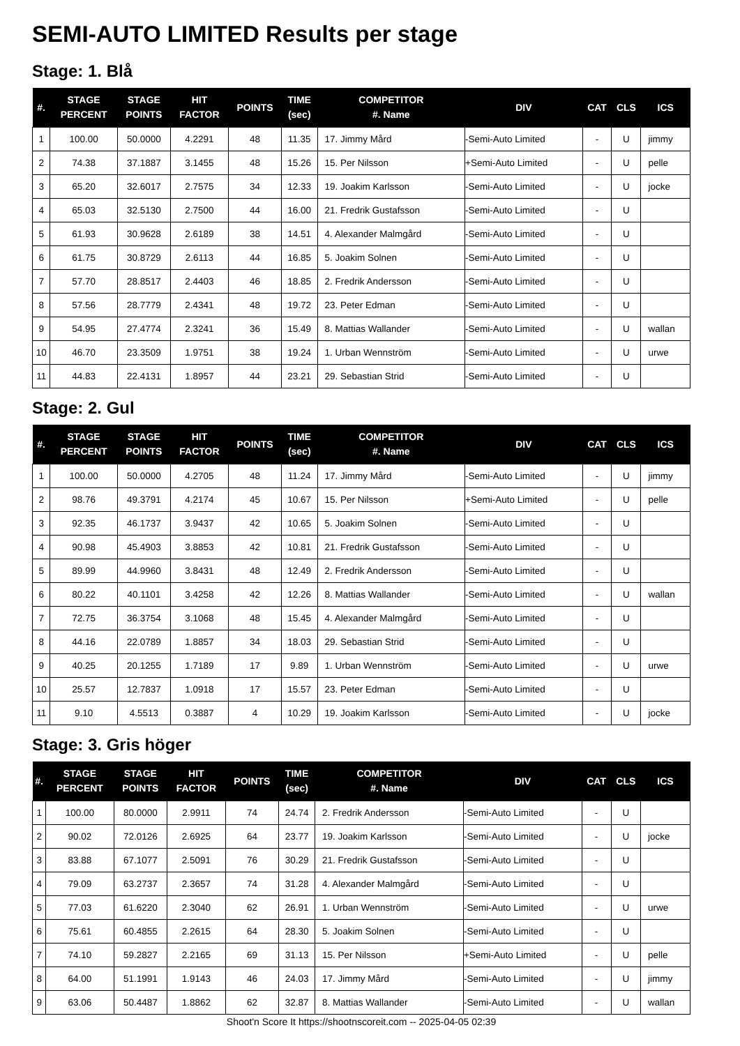SEMI-AUTO LIMITED Results per stage
Stage: 1. Blå
| #. | STAGE PERCENT | STAGE POINTS | HIT FACTOR | POINTS | TIME (sec) | COMPETITOR #. Name | DIV | CAT | CLS | ICS |
| --- | --- | --- | --- | --- | --- | --- | --- | --- | --- | --- |
| 1 | 100.00 | 50.0000 | 4.2291 | 48 | 11.35 | 17. Jimmy Mård | -Semi-Auto Limited | - | U | jimmy |
| 2 | 74.38 | 37.1887 | 3.1455 | 48 | 15.26 | 15. Per Nilsson | +Semi-Auto Limited | - | U | pelle |
| 3 | 65.20 | 32.6017 | 2.7575 | 34 | 12.33 | 19. Joakim Karlsson | -Semi-Auto Limited | - | U | jocke |
| 4 | 65.03 | 32.5130 | 2.7500 | 44 | 16.00 | 21. Fredrik Gustafsson | -Semi-Auto Limited | - | U | |
| 5 | 61.93 | 30.9628 | 2.6189 | 38 | 14.51 | 4. Alexander Malmgård | -Semi-Auto Limited | - | U | |
| 6 | 61.75 | 30.8729 | 2.6113 | 44 | 16.85 | 5. Joakim Solnen | -Semi-Auto Limited | - | U | |
| 7 | 57.70 | 28.8517 | 2.4403 | 46 | 18.85 | 2. Fredrik Andersson | -Semi-Auto Limited | - | U | |
| 8 | 57.56 | 28.7779 | 2.4341 | 48 | 19.72 | 23. Peter Edman | -Semi-Auto Limited | - | U | |
| 9 | 54.95 | 27.4774 | 2.3241 | 36 | 15.49 | 8. Mattias Wallander | -Semi-Auto Limited | - | U | wallan |
| 10 | 46.70 | 23.3509 | 1.9751 | 38 | 19.24 | 1. Urban Wennström | -Semi-Auto Limited | - | U | urwe |
| 11 | 44.83 | 22.4131 | 1.8957 | 44 | 23.21 | 29. Sebastian Strid | -Semi-Auto Limited | - | U | |
Stage: 2. Gul
| #. | STAGE PERCENT | STAGE POINTS | HIT FACTOR | POINTS | TIME (sec) | COMPETITOR #. Name | DIV | CAT | CLS | ICS |
| --- | --- | --- | --- | --- | --- | --- | --- | --- | --- | --- |
| 1 | 100.00 | 50.0000 | 4.2705 | 48 | 11.24 | 17. Jimmy Mård | -Semi-Auto Limited | - | U | jimmy |
| 2 | 98.76 | 49.3791 | 4.2174 | 45 | 10.67 | 15. Per Nilsson | +Semi-Auto Limited | - | U | pelle |
| 3 | 92.35 | 46.1737 | 3.9437 | 42 | 10.65 | 5. Joakim Solnen | -Semi-Auto Limited | - | U | |
| 4 | 90.98 | 45.4903 | 3.8853 | 42 | 10.81 | 21. Fredrik Gustafsson | -Semi-Auto Limited | - | U | |
| 5 | 89.99 | 44.9960 | 3.8431 | 48 | 12.49 | 2. Fredrik Andersson | -Semi-Auto Limited | - | U | |
| 6 | 80.22 | 40.1101 | 3.4258 | 42 | 12.26 | 8. Mattias Wallander | -Semi-Auto Limited | - | U | wallan |
| 7 | 72.75 | 36.3754 | 3.1068 | 48 | 15.45 | 4. Alexander Malmgård | -Semi-Auto Limited | - | U | |
| 8 | 44.16 | 22.0789 | 1.8857 | 34 | 18.03 | 29. Sebastian Strid | -Semi-Auto Limited | - | U | |
| 9 | 40.25 | 20.1255 | 1.7189 | 17 | 9.89 | 1. Urban Wennström | -Semi-Auto Limited | - | U | urwe |
| 10 | 25.57 | 12.7837 | 1.0918 | 17 | 15.57 | 23. Peter Edman | -Semi-Auto Limited | - | U | |
| 11 | 9.10 | 4.5513 | 0.3887 | 4 | 10.29 | 19. Joakim Karlsson | -Semi-Auto Limited | - | U | jocke |
Stage: 3. Gris höger
| #. | STAGE PERCENT | STAGE POINTS | HIT FACTOR | POINTS | TIME (sec) | COMPETITOR #. Name | DIV | CAT | CLS | ICS |
| --- | --- | --- | --- | --- | --- | --- | --- | --- | --- | --- |
| 1 | 100.00 | 80.0000 | 2.9911 | 74 | 24.74 | 2. Fredrik Andersson | -Semi-Auto Limited | - | U | |
| 2 | 90.02 | 72.0126 | 2.6925 | 64 | 23.77 | 19. Joakim Karlsson | -Semi-Auto Limited | - | U | jocke |
| 3 | 83.88 | 67.1077 | 2.5091 | 76 | 30.29 | 21. Fredrik Gustafsson | -Semi-Auto Limited | - | U | |
| 4 | 79.09 | 63.2737 | 2.3657 | 74 | 31.28 | 4. Alexander Malmgård | -Semi-Auto Limited | - | U | |
| 5 | 77.03 | 61.6220 | 2.3040 | 62 | 26.91 | 1. Urban Wennström | -Semi-Auto Limited | - | U | urwe |
| 6 | 75.61 | 60.4855 | 2.2615 | 64 | 28.30 | 5. Joakim Solnen | -Semi-Auto Limited | - | U | |
| 7 | 74.10 | 59.2827 | 2.2165 | 69 | 31.13 | 15. Per Nilsson | +Semi-Auto Limited | - | U | pelle |
| 8 | 64.00 | 51.1991 | 1.9143 | 46 | 24.03 | 17. Jimmy Mård | -Semi-Auto Limited | - | U | jimmy |
| 9 | 63.06 | 50.4487 | 1.8862 | 62 | 32.87 | 8. Mattias Wallander | -Semi-Auto Limited | - | U | wallan |
Shoot'n Score It https://shootnscoreit.com -- 2025-04-05 02:39